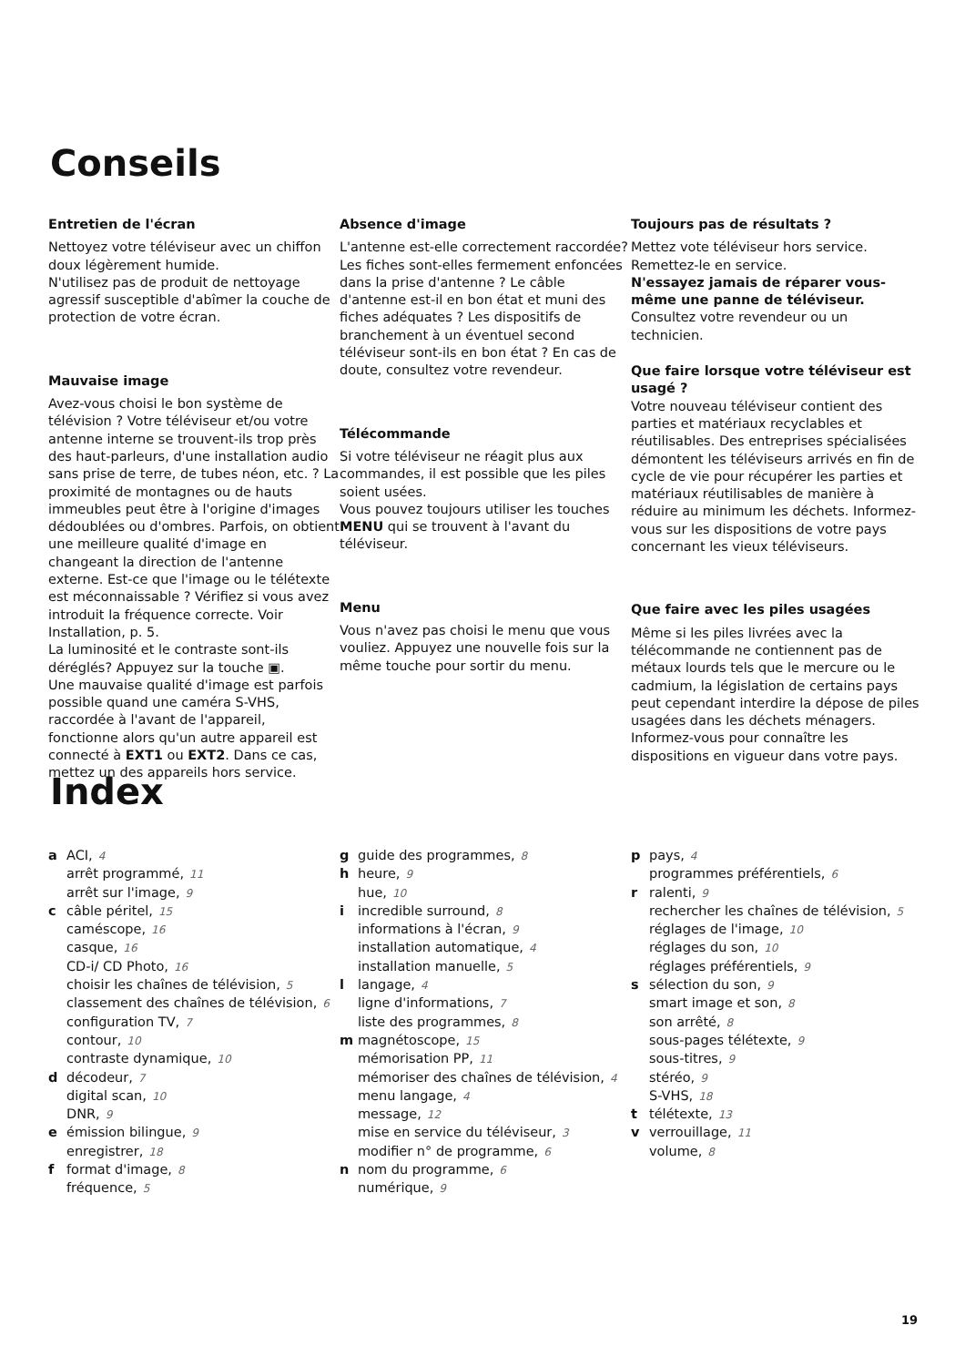Conseils
Entretien de l'écran
Nettoyez votre téléviseur avec un chiffon doux légèrement humide.
N'utilisez pas de produit de nettoyage agressif susceptible d'abîmer la couche de protection de votre écran.
Mauvaise image
Avez-vous choisi le bon système de télévision ? Votre téléviseur et/ou votre antenne interne se trouvent-ils trop près des haut-parleurs, d'une installation audio sans prise de terre, de tubes néon, etc. ? La proximité de montagnes ou de hauts immeubles peut être à l'origine d'images dédoublées ou d'ombres. Parfois, on obtient une meilleure qualité d'image en changeant la direction de l'antenne externe. Est-ce que l'image ou le télétexte est méconnaissable ? Vérifiez si vous avez introduit la fréquence correcte. Voir Installation, p. 5.
La luminosité et le contraste sont-ils déréglés? Appuyez sur la touche ▣.
Une mauvaise qualité d'image est parfois possible quand une caméra S-VHS, raccordée à l'avant de l'appareil, fonctionne alors qu'un autre appareil est connecté à EXT1 ou EXT2. Dans ce cas, mettez un des appareils hors service.
Absence d'image
L'antenne est-elle correctement raccordée? Les fiches sont-elles fermement enfoncées dans la prise d'antenne ? Le câble d'antenne est-il en bon état et muni des fiches adéquates ? Les dispositifs de branchement à un éventuel second téléviseur sont-ils en bon état ? En cas de doute, consultez votre revendeur.
Télécommande
Si votre téléviseur ne réagit plus aux commandes, il est possible que les piles soient usées.
Vous pouvez toujours utiliser les touches MENU qui se trouvent à l'avant du téléviseur.
Menu
Vous n'avez pas choisi le menu que vous vouliez. Appuyez une nouvelle fois sur la même touche pour sortir du menu.
Toujours pas de résultats ?
Mettez vote téléviseur hors service. Remettez-le en service.
N'essayez jamais de réparer vous-même une panne de téléviseur.
Consultez votre revendeur ou un technicien.
Que faire lorsque votre téléviseur est usagé ?
Votre nouveau téléviseur contient des parties et matériaux recyclables et réutilisables. Des entreprises spécialisées démontent les téléviseurs arrivés en fin de cycle de vie pour récupérer les parties et matériaux réutilisables de manière à réduire au minimum les déchets. Informez-vous sur les dispositions de votre pays concernant les vieux téléviseurs.
Que faire avec les piles usagées
Même si les piles livrées avec la télécommande ne contiennent pas de métaux lourds tels que le mercure ou le cadmium, la législation de certains pays peut cependant interdire la dépose de piles usagées dans les déchets ménagers. Informez-vous pour connaître les dispositions en vigueur dans votre pays.
Index
a ACI, 4
arrêt programmé, 11
arrêt sur l'image, 9
c câble péritel, 15
caméscope, 16
casque, 16
CD-i/ CD Photo, 16
choisir les chaînes de télévision, 5
classement des chaînes de télévision, 6
configuration TV, 7
contour, 10
contraste dynamique, 10
d décodeur, 7
digital scan, 10
DNR, 9
e émission bilingue, 9
enregistrer, 18
f format d'image, 8
fréquence, 5
g guide des programmes, 8
h heure, 9
hue, 10
i incredible surround, 8
informations à l'écran, 9
installation automatique, 4
installation manuelle, 5
l langage, 4
ligne d'informations, 7
liste des programmes, 8
m magnétoscope, 15
mémorisation PP, 11
mémoriser des chaînes de télévision, 4
menu langage, 4
message, 12
mise en service du téléviseur, 3
modifier n° de programme, 6
n nom du programme, 6
numérique, 9
p pays, 4
programmes préférentiels, 6
r ralenti, 9
rechercher les chaînes de télévision, 5
réglages de l'image, 10
réglages du son, 10
réglages préférentiels, 9
s sélection du son, 9
smart image et son, 8
son arrêté, 8
sous-pages télétexte, 9
sous-titres, 9
stéréo, 9
S-VHS, 18
t télétexte, 13
v verrouillage, 11
volume, 8
19